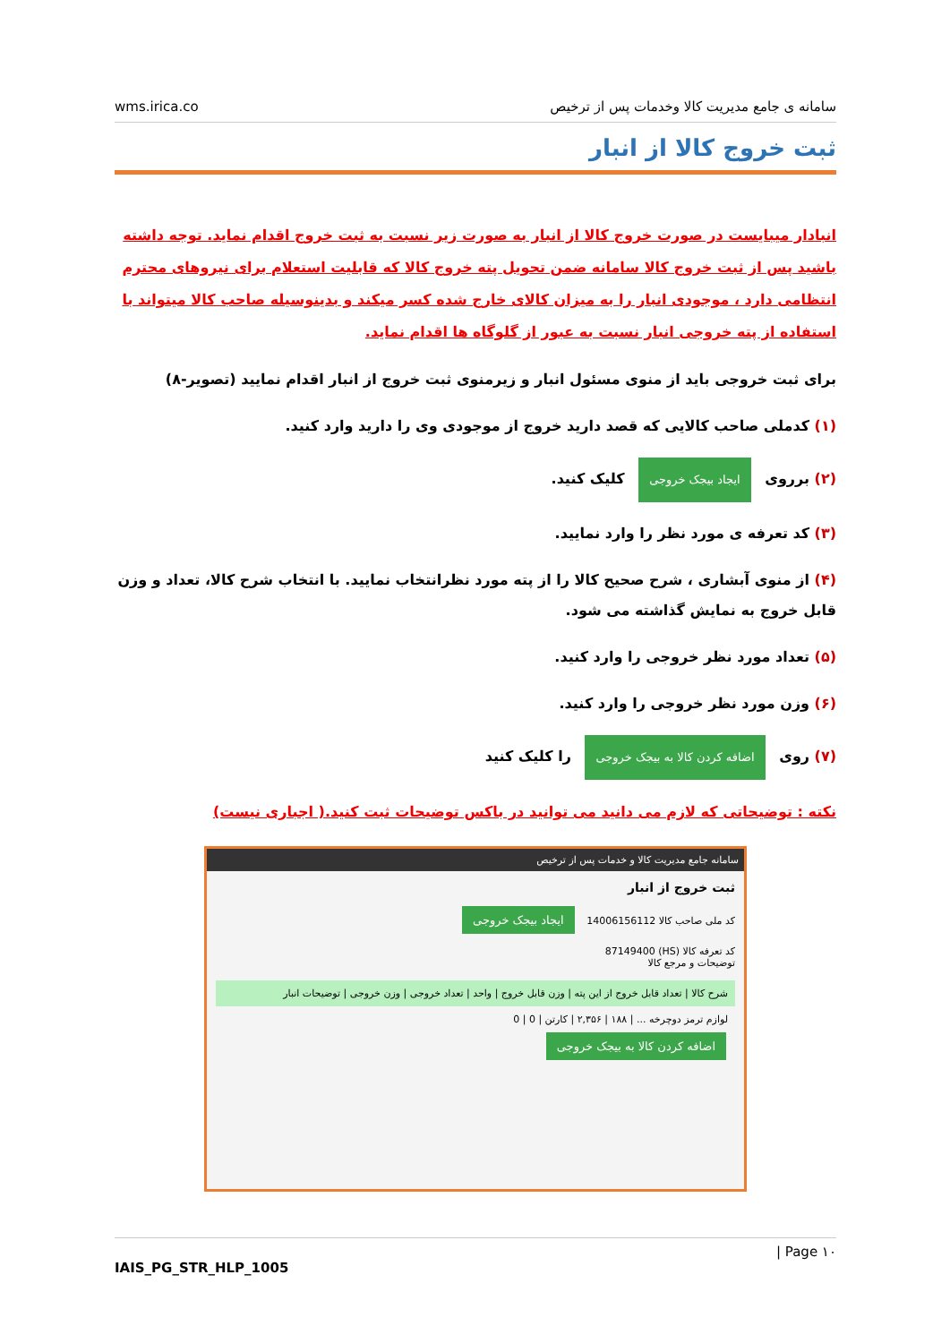wms.irica.co سامانه ی جامع مدیریت کالا وخدمات پس از ترخیص
ثبت خروج کالا از انبار
انبادار میبایست در صورت خروج کالا از انبار به صورت زیر نسبت به ثبت خروج اقدام نماید. توجه داشته باشید پس از ثبت خروج کالا سامانه ضمن تحویل پته خروج کالا که قابلیت استعلام برای نیروهای محترم انتظامی دارد ، موجودی انبار را به میزان کالای خارج شده کسر میکند و بدینوسیله صاحب کالا میتواند با استفاده از پته خروجی انبار نسبت به عبور از گلوگاه ها اقدام نماید.
برای ثبت خروجی باید از منوی مسئول انبار و زیرمنوی ثبت خروج از انبار اقدام نمایید (تصویر-۸)
(۱) کدملی صاحب کالایی که قصد دارید خروج از موجودی وی را دارید وارد کنید.
(۲) برروی ایجاد بیجک خروجی کلیک کنید.
(۳) کد تعرفه ی مورد نظر را وارد نمایید.
(۴) از منوی آبشاری ، شرح صحیح کالا را از پته مورد نظرانتخاب نمایید. با انتخاب شرح کالا، تعداد و وزن قابل خروج به نمایش گذاشته می شود.
(۵) تعداد مورد نظر خروجی را وارد کنید.
(۶) وزن مورد نظر خروجی را وارد کنید.
(۷) روی اضافه کردن کالا به بیجک خروجی را کلیک کنید
نکته : توضیحاتی که لازم می دانید می توانید در باکس توضیحات ثبت کنید.( اجباری نیست)
سامانه جامع مدیریت کالا و خدمات پس از ترخیص
ثبت خروج از انبار
کد ملی صاحب کالا 14006156112 ایجاد بیجک خروجی
کد تعرفه کالا (HS) 87149400
توضیحات و مرجع کالا
شرح کالا | تعداد قابل خروج از این پته | وزن قابل خروج | واحد | تعداد خروجی | وزن خروجی | توضیحات انبار
لوازم ترمز دوچرخه ... | ۱۸۸ | ۲,۳۵۶ | کارتن | 0 | 0
اضافه کردن کالا به بیجک خروجی
| Page ۱۰
IAIS_PG_STR_HLP_1005